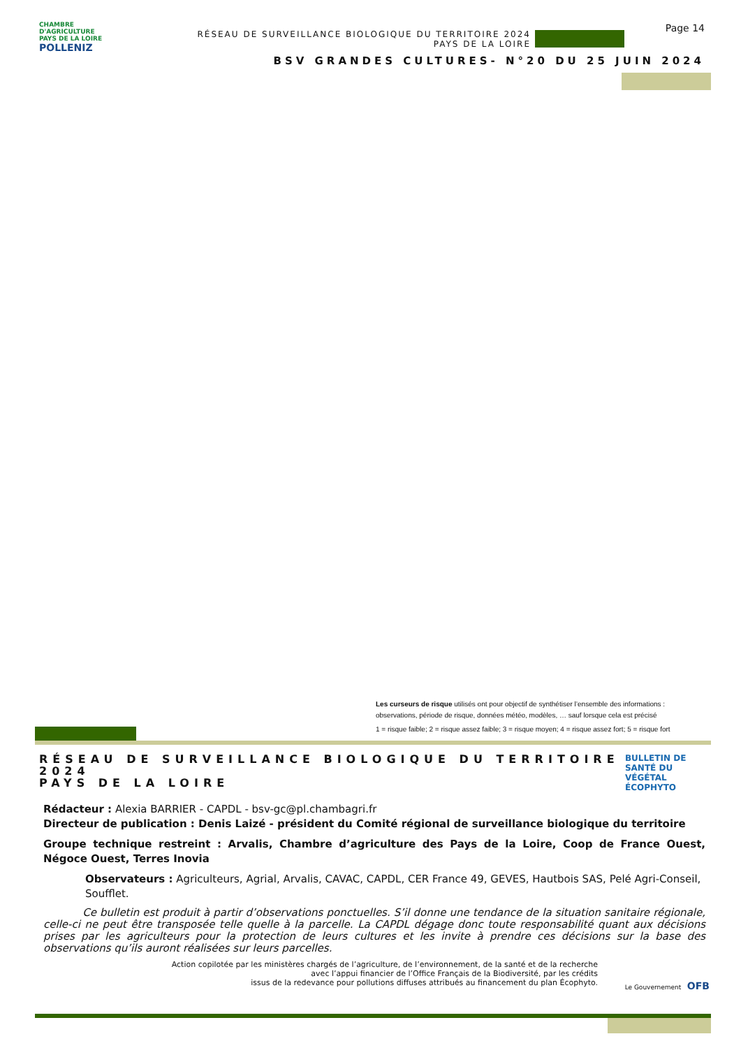CHAMBRE
D'AGRICULTURE
PAYS DE LA LOIRE POLLENIZ
RÉSEAU DE SURVEILLANCE BIOLOGIQUE DU TERRITOIRE 2024
PAYS DE LA LOIRE
Page 14
BSV GRANDES CULTURES- N°20 DU 25 JUIN 2024
Les curseurs de risque utilisés ont pour objectif de synthétiser l’ensemble des informations : observations, période de risque, données météo, modèles, … sauf lorsque cela est précisé
1 = risque faible; 2 = risque assez faible; 3 = risque moyen; 4 = risque assez fort; 5 = risque fort
RÉSEAU DE SURVEILLANCE BIOLOGIQUE DU TERRITOIRE 2024
PAYS DE LA LOIRE
BULLETIN DE
SANTÉ DU VÉGÉTAL
ÉCOPHYTO
Rédacteur : Alexia BARRIER - CAPDL - bsv-gc@pl.chambagri.fr
Directeur de publication : Denis Laizé - président du Comité régional de surveillance biologique du territoire
Groupe technique restreint : Arvalis, Chambre d’agriculture des Pays de la Loire, Coop de France Ouest, Négoce Ouest, Terres Inovia
Observateurs : Agriculteurs, Agrial, Arvalis, CAVAC, CAPDL, CER France 49, GEVES, Hautbois SAS, Pelé Agri-Conseil, Soufflet.
Ce bulletin est produit à partir d’observations ponctuelles. S’il donne une tendance de la situation sanitaire régionale, celle-ci ne peut être transposée telle quelle à la parcelle. La CAPDL dégage donc toute responsabilité quant aux décisions prises par les agriculteurs pour la protection de leurs cultures et les invite à prendre ces décisions sur la base des observations qu’ils auront réalisées sur leurs parcelles.
Action copilotée par les ministères chargés de l’agriculture, de l’environnement, de la santé et de la recherche
avec l’appui financier de l’Office Français de la Biodiversité, par les crédits
issus de la redevance pour pollutions diffuses attribués au financement du plan Écophyto.
Le Gouvernement OFB